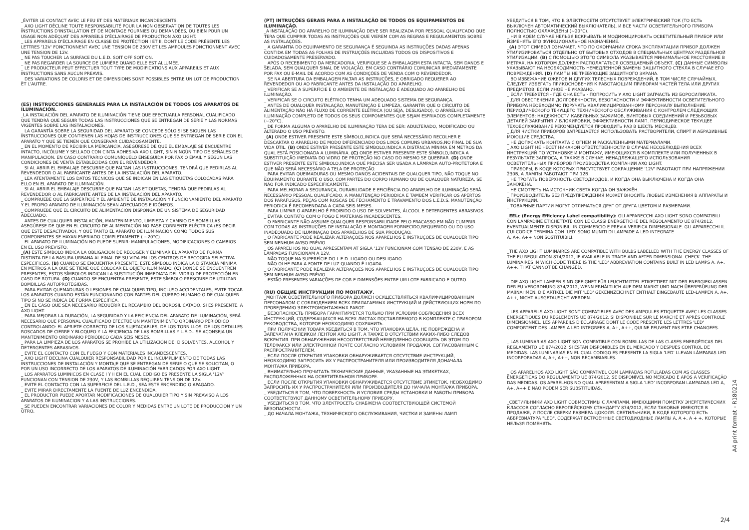_ÉVITER LE CONTACT AVEC LE FEU ET DES MATERIAUX INCANDESCENTS.
_ AXO LIGHT DÉCLINE TOUTE RESPONSABILITÉ POUR LA NON OBSERVATION DE TOUTES LES INSTRUCTIONS D'INSTALLATION ET DE MONTAGE FOURNIES OU DEMANDÉES, OU BIEN POUR UN USAGE NON ADÉQUAT DES APPAREILS D'ÉCLAIRAGE DE PRODUCTION AXO LIGHT.
_ LES APPAREILS D'ÉCLAIRAGE EN CLASSE DE PROTÉCTION I ET II, DONT LE CODE PRÉSENTE LES LETTRES '12V' FONCTIONNENT AVEC UNE TENSION DE 230V ET LES AMPOULES FONCTIONNENT AVEC UNE TENSION DE 12V.
_ NE PAS TOUCHER LA SURFACE DU L.E.D. SOIT OFF SOIT ON.
_ NE PAS REGARDER LA SOURCE DE LUMIÈRE QUAND ELLE EST ALLUMÉE.
_ LE PRODUCTEUR PEUT EFFECTUER TOUT TYPE DE MODIFICATIONS AUX APPAREILS ET AUX INSTRUCTIONS SANS AUCUN PREAVIS.
_ DES VARIATIONS DE COLORIS ET DE DIMENSIONS SONT POSSIBLES ENTRE UN LOT DE PRODUCTION ET L'AUTRE.
(ES) INSTRUCCIONES GENERALES PARA LA INSTALACIÓN DE TODOS LOS APARATOS DE ILUMINACIÓN.
_LA INSTALACIÓN DEL APARATO DE ILUMINACIÓN TIENE QUE EFECTUARLA PERSONAL CUALIFICADO QUE TENDRÁ QUE SEGUIR TODAS LAS INSTRUCCIONES QUE SE ENTREGAN DE SERIE Y LAS NORMAS VIGENTES SOBRE LAS INSTALACIONES.
_ LA GARANTÍA SOBRE LA SEGURIDAD DEL APARATO SE CONCEDE SÓLO SI SE SIGUEN LAS INSTRUCCIONES QUE CONTIENEN LAS HOJAS DE INSTRUCCIONES QUE SE ENTREGAN DE SERIE CON EL APARATO Y QUE SE TIENEN QUE CONSERVAR CUIDADOSAMENTE.
_ EN EL MOMENTO DE RECIBIR LA MERCANCÍA, ASEGÚRESE DE QUE EL EMBALAJE SE ENCUENTRE INTACTO, INCÓLUME Y SELLADO CON CINTA ADHESIVA AXO LIGHT, SIN NINGÚN TIPO DE SEÑALES DE MANIPULACIÓN. EN CASO CONTRARIO COMUNÍQUELO ENSEGUIDA POR FAX O EMAIL Y SEGÚN LAS CONDICIONES DE VENTA ESTABLECIDAS CON EL REVENDEDOR.
_ SI AL ABRIR EL EMBALAJE DESCUBRE QUE FALTAN LAS INSTRUCCIONES, TENDRÁ QUE PEDIRLAS AL REVENDEDOR O AL FABRICANTE ANTES DE LA INSTALACIÓN DEL APARATO.
_ LEA ATENTAMENTE LOS DATOS TÉCNICOS QUE SE INDICAN EN LAS ETIQUETAS COLOCADAS PARA ELLO EN EL APARATO DE ILUMINACIÓN.
_ SI AL ABRIR EL EMBALAJE DESCUBRE QUE FALTAN LAS ETIQUETAS, TENDRÁ QUE PEDIRLAS AL REVENDEDOR O AL FABRICANTE ANTES DE LA INSTALACIÓN DEL APARATO.
_ COMPRUEBE QUE LA SUPERFICIE Y EL AMBIENTE DE INSTALACIÓN Y FUNCIONAMIENTO DEL APARATO Y EL PROPIO APARATO DE ILUMINACIÓN SEAN ADECUADOS E IDÓNEOS.
_ COMPRUEBE QUE EL CIRCUITO DE ALIMENTACIÓN DISPONGA DE UN SISTEMA DE SEGURIDAD ADECUADO.
_ ANTES DE CUALQUIER INSTALACIÓN, MANTENIMIENTO, LIMPIEZA Y CAMBIO DE BOMBILLAS ASEGÚRESE DE QUE EN EL CIRCUITO DE ALIMENTACIÓN NO PASE CORRIENTE ELÉCTRICA (ES DECIR QUE ESTÉ DESACTIVADO), Y QUE TANTO EL APARATO DE ILUMINACIÓN COMO TODOS SUS COMPONENTES SE HAYAN ENFRIADO COMPLETAMENTE ( ~20°C).
_ EL APARATO DE ILUMINACIÓN NO PUEDE SUFRIR: MANIPULACIONES, MODIFICACIONES O CAMBIOS EN EL USO PREVISTO.
_(A) ESTE SÍMBOLO INDICA LA OBLIGACIÓN DE RECOGER Y ELIMINAR EL APARATO DE FORMA DISTINTA DE LA BASURA URBANA AL FINAL DE SU VIDA EN LOS CENTROS DE RECOGIDA SELECTIVA ESPECÍFICOS. (B) CUANDO SE ENCUENTRA PRESENTE, ESTE SÍMBOLO INDICA LA DISTANCIA MÍNIMA EN METROS A LA QUE SE TIENE QUE COLOCAR EL OBJETO ILUMINADO. (C) DONDE SE ENCUENTREN PRESENTES, ESTOS SÍMBOLOS INDICAN LA SUSTITUCIÓN INMEDIATA DEL VIDRIO DE PROTECCIÓN EN CASO DE ROTURA. (D) CUANDO SE ENCUENTRA PRESENTE, ESTE SÍMBOLO PRESCRIBE DE UTILIZAR BOMBILLAS AUTOPROTEGIDAS.
_ PARA EVITAR QUEMADURAS O LESIONES DE CUALQUIER TIPO, INCLUSO ACCIDENTALES, EVITE TOCAR LOS APARATOS CUANDO ESTÁN FUNCIONANDO CON PARTES DEL CUERPO HUMANO O DE CUALQUIER TIPO SI NO SE INDICA DE FORMA ESPECÍFICA.
_ EN EL CASO QUE SEA NECESARIO REQUERIR EL RECAMBIO DEL BOROSILICATADO, SI ES PRESENTE, A AXO LIGHT.
_ PARA MEJORAR LA DURACIÓN, LA SEGURIDAD Y LA EFICIENCIA DEL APARATO DE ILUMINACIÓN, SERÁ NECESARIO QUE PERSONAL CUALIFICADO EFECTÚE UN MANTENIMIENTO ORDINARIO PERIÓDICO CONTROLANDO: EL APRIETE CORRECTO DE LOS SUJETACABLES, DE LOS TORNILLOS, DE LOS DETALLES ROSCADOS DE CIERRE Y BLOQUEO Y LA EFICIENCIA DE LAS BOMBILLAS Y L.E.D.. SE ACONSEJA UN MANTENIMIENTO ORDINARIO PERIÓDICO CADA SEIS MESES.
_ PARA LA LIMPIEZA DE LOS APARATOS SE PROHÍBE LA UTILIZACIÓN DE: DISOLVENTES, ALCOHOL Y DETERGENTES ABRASIVOS.
_ EVITE EL CONTACTO CON EL FUEGO Y CON MATERIALES INCANDESCENTES.
_ AXO LIGHT DECLINA CUALQUIER RESPONSABILIDAD POR EL INCUMPLIMIENTO DE TODAS LAS INSTRUCCIONES DE INSTALACIÓN Y MONTAJE QUE SE ENTREGAN DE SERIE O QUE SE SOLICITAN, O POR UN USO INCORRECTO DE LOS APARATOS DE ILUMINACIÓN FABRICADOS POR AXO LIGHT.
_ LOS APARATOS LUMINICOS EN CLASE I Y II EN EL CUAL CODIGO ES PRESENTE LA SIGLA '12V' FUNCIONAN CON TENSION DE 230V, Y LAS BOMBILLAS REQUIREN TENSION DE 12V.
_ EVITE EL CONTACTO CON LA SUPERFICIE DEL L.E.D., SEA ESTE ENCENDIDO O APAGADO.
_ EVITE MIRAR DIRECTAMENTE LA FUENTE DE LUZ ENCENDIDA.
_ EL PRODUCTOR PUEDE APORTAR MODIFICACIONES DE QUALQUIER TIPO Y SIN PREAVISO A LOS APARATOS DE ILUMINACION Y A LAS INSTRUCCIONES.
_ SE PUEDEN ENCONTRAR VARIACIONES DE COLOR Y MEDIDAS ENTRE UN LOTE DE PRODUCCION Y UN OTRO.
(PT) INTRUÇÕES GERAIS PARA A INSTALAÇÃO DE TODOS OS EQUIPAMENTOS DE ILUMINAÇÃO.
_A INSTALAÇÃO DO APARELHO DE ILUMINAÇÃO DEVE SER REALIZADA POR PESSOAL QUALIFCADO QUE TERA QUE CUMPRIR TODAS AS INSTRUÇÕES QUE VIEREM COM AS REGRAS E REGULAMENTOS SOBRE AS INSTALAÇÕES.
_ A GARANTIA DO EQUIPAMENTO DE SEGURANÇA É SEGUINDA AS INSTRUÇÕES DADAS APENAS CONTIDA EM TODAS AS FOLHAS DE INSTRUÇÕES INCLUIDAS TODOS OS DISPOSITIVOS E CUIDADOSAMENTE PRESERVADO.
_ APÓS O RECEBIMENTO DA MERCADORIA, VERIFIQUE SE A EMBALAGEM ESTA INTACTA, SEM DANOS E SELADA, SEM QUALQUER SINAL DE VIOLAÇÃO. EM CASO CONTRÁRIO COMUNICAR IMEDIATAMENTE POR FAX OU E-MAIL DE ACORDO COM AS CONDIÇÕES DE VENDA COM O REVENDEDOR.
_ SE NA ABERTURA DA EMBALAGEM FALTAR AS INSTRUÇÕES, E OBRIGADO REQUERER AO REVENDEDOR OU AO FABRICANTE ANTES DA INSTALAÇÃO DO APARELHO.
_ VERIFICAR SE A SUPERFÍCIE E O AMBIENTE DE INSTALAÇÃO É ADEQUADO AO APARELHO DE ILUMINAÇÃO.
_ VERIFICAR SE O CIRCUITO ELÉTRICO TENHA UM ADEQUADO SISTEMA DE SEGURANÇA.
_ ANTES DE QUALQUER INSTALAÇÃO, MANUTENÇÃO E LIMPEZA, GARANTIR QUE O CIRCUITO DE ALIMENTAÇÃO NÃO HÁ FLUXO DE CORRENTE ELÉTRICA (OU SEJA, DESLIGADO), O APARELHO DE ILUMINAÇÃO COMPLETO DE TODOS OS SEUS COMPONENTES QUE SEJAM ESFRIADOS COMPLETAMENTE (~20°C).
_ DE FORMA ALGUMA O APARELHO DE ILUMINAÇÃO TERA DE SER: ADULTERADO, MODIFICADO OU ALTERADO O USO PREVISTO.
_(A) ONDE ESTIVER PRESENTE ESTE SÍMBOLO,INDICA QUE SERÁ NECESSÁRIO RECOLHER E DESCARTAR O APARELHO DE MODO DIFERENCIADO DOS LIXOS COMUNS URBANOS,NO FINAL DE SUA VIDA ÚTIL. (B) ONDE ESTIVER PRESENTE ESTE SÍMBOLO,INDICA A DISTÂNCIA MÍNIMA EM METROS DA QUAL ESTÁ POSICIONADA A LUMINÁRIA. (C) ONDE ESTIVER PRESENTE ESTE SÍMBOLO,INDICA A SUBSTITUIÇÃO IMEDIATA DO VIDRO DE PROTEÇÃO NO CASO DO MESMO SE QUEBRAR. (D) ONDE ESTIVER PRESENTE ESTE SÍMBOLO,INDICA QUE PRECISA SER USADA A LÂMPADA AUTO-PROTETORA E QUE NÃO SERÁ NECESSÁRIO A TELA DE PROTEÇÃO.
_ PARA EVITAR QUEIMADURAS OU MESMO DANOS ACIDENTAIS DE QUALQUER TIPO, NÃO TOQUE NO EQUIPAMENTO DURANTE O USO, COM PARTES DO CORPO HUMANO OU DE QUALQUER NATUREZA, SE NÃO FOR INDICADO ESPECIFICAMENTE.
_ PARA MELHORAR A SEGURANÇA, DURABILIDADE E EFICIÊNCIA DO APARELHO DE ILUMINAÇÃO SERÁ NECESSÁRIO PESSOAL QUALIFCADO, A MANUTENÇÃO PERIODICA E TAMBÉM VERIFICAR OS APERTOS DOS PARAFUSOS, PEÇAS COM ROSCAS DE FECHAMENTO E TRAVAMENTO DOS L.E.D.S. MANUTENÇÃO PERIODICA É RECOMENDADA A CADA SEIS MESES.
_ PARA LIMPAR O APARELHO É PROIBIDO O USO DE SOLVENTES, ÁLCOOL E DETERGENTES ABRASIVOS.
_ EVITAR CONTATO COM O FOGO E MATERIAIS INCADESCENTES.
_ O FABRICANTE NÃO ASSUME QUALQUER RESPONSABILIDADE PELO FRACASSO EM NÃO CUMPRIR COM TODAS AS INSTRUÇÕES DE INSTALAÇÃO E MONTAGEM FORNECIDO,REQUERIDO OU DO USO INADEQUADO DE ILUMINAÇÃO DOS APARELHOS DE SUA PRODUÇÃO.
_ O FABRICANTE PODE REALIZAR ALTERAÇÕES NOS APARELHOS E INSTRUÇÕES DE QUALQUER TIPO SEM NENHUM AVISO PRÉVIO.
_ OS APARELHOS NO QUAL APRESENTAM AT SIGLA '12V FUNCIONAM COM TENSÃO DE 230V, E AS LÂMPADAS FUNCIONAM A 12V.
_ NÃO TOQUE NA SUPERFÍCIE DO L.E.D. LIGADO OU DESLIGADO.
_ NÃO OLHE PARA A FONTE DE LUZ QUANDO É LIGADA.
_ O FABRICANTE PODE REALIZAR ALTERAÇÕES NOS APARELHOS E INSTRUÇÕES DE QUALQUER TIPO SEM NENHUM AVISO PRÉVIO.
_ ESTÃO PRESENTES VARIAÇÕES DE COR E DIMENSÕES ENTRE UM LOTE FABRICADO E OUTRO.
(RU) ОБЩИЕ ИНСТРУКЦИИ ПО МОНТАЖУ.
_МОНТАЖ ОСВЕТИТЕЛЬНОГО ПРИБОРА ДОЛЖЕН ОСУЩЕСТВЛЯТЬСЯ КВАЛИФИЦИРОВАННЫМ ПЕРСОНАЛОМ С СОБЛЮДЕНИЕМ ВСЕХ ПРИЛАГАЕМЫХ ИНСТРУКЦИЙ И ДЕЙСТВУЮЩИХ НОРМ ПО ПРОВЕДЕНИЮ ЭЛЕКТРОМОНТАЖНЫХ РАБОТ.
_ БЕЗОПАСНОСТЬ ПРИБОРА ГАРАНТИРУЕТСЯ ТОЛЬКО ПРИ УСЛОВИИ СОБЛЮДЕНИЯ ВСЕХ ИНСТРУКЦИЙ, СОДЕРЖАЩИХСЯ НА ВСЕХ ЛИСТАХ ПОСТАВЛЯЕМОГО В КОМПЛЕКТЕ С ПРИБОРОМ РУКОВОДСТВА, КОТОРОЕ НЕОБХОДИМО СОХРАНИТЬ.
_ ПРИ ПОЛУЧЕНИИ ТОВАРА УБЕДИТЬСЯ В ТОМ, ЧТО УПАКОВКА ЦЕЛА, НЕ ПОВРЕЖДЕНА И ЗАПЕЧАТАНА КЛЕЙКОЙ ЛЕНТОЙ AXO LIGHT, А ТАКЖЕ В ОТСУТСТВИИ КАКИХ-ЛИБО СЛЕДОВ ВСКРЫТИЯ. ПРИ ОБНАРУЖЕНИИ НЕСООТВЕТСТВИЙ НЕМЕДЛЕННО СООБЩИТЬ ОБ ЭТОМ ПО ТЕЛЕФАКСУ ИЛИ ЭЛЕКТРОННОЙ ПОЧТЕ СОГЛАСНО УСЛОВИЯМ ПРОДАЖИ, СОГЛАСОВАННЫМ С РАСПРОСТРАНИТЕЛЕМ.
_ ЕСЛИ ПОСЛЕ ОТКРЫТИЯ УПАКОВКИ ОБНАРУЖИВАЕТСЯ ОТСУТСТВИЕ ИНСТРУКЦИЙ, НЕОБХОДИМО ЗАПРОСИТЬ ИХ У РАСПРОСТРАНИТЕЛЯ ИЛИ ПРОИЗВОДИТЕЛЯ ДОНАЧАЛА МОНТАЖА ПРИБОРА.
_ ВНИМАТЕЛЬНО ПРОЧИТАТЬ ТЕХНИЧЕСКИЕ ДАННЫЕ, УКАЗАННЫЕ НА ЭТИКЕТКАХ, РАСПОЛОЖЕННЫХ НА ОСВЕТИТЕЛЬНОМ ПРИБОРЕ.
_ ЕСЛИ ПОСЛЕ ОТКРЫТИЯ УПАКОВКИ ОБНАРУЖИВАЕТСЯ ОТСУТСТВИЕ ЭТИКЕТОК, НЕОБХОДИМО ЗАПРОСИТЬ ИХ У РАСПРОСТРАНИТЕЛЯ ИЛИ ПРОИЗВОДИТЕЛЯ ДО НАЧАЛА МОНТАЖА ПРИБОРА.
_ УБЕДИТЬСЯ В ТОМ, ЧТО ПОВЕРХНОСТЬ И УСЛОВИЯ СРЕДЫ УСТАНОВКИ И РАБОТЫ ПРИБОРА СООТВЕТСТВУЮТ ДАННОМУ ОСВЕТИТЕЛЬНОМУ ПРИБОРУ.
_ УБЕДИТЬСЯ В ТОМ, ЧТО ЭЛЕКТРОСЕТЬ СНАБЖЕНА СООТВЕТСТВУЮЩЕЙ СИСТЕМОЙ БЕЗОПАСНОСТИ.
_ ДО НАЧАЛА МОНТАЖА, ТЕХНИЧЕСКОГО ОБСЛУЖИВАНИЯ, ЧИСТКИ И ЗАМЕНЫ ЛАМП
УБЕДИТЬСЯ В ТОМ, ЧТО В ЭЛЕКТРОСЕТИ ОТСУТСТВУЕТ ЭЛЕКТРИЧЕСКИЙ ТОК (ТО ЕСТЬ ВЫКЛЮЧЕН АВТОМАТИЧЕСКИЙ ВЫКЛЮЧАТЕЛЬ), И ВСЕ ЧАСТИ ОСВЕТИТЕЛЬНОГО ПРИБОРА ПОЛНОСТЬЮ ОХЛАЖДЕНЫ (~20°С).
_ НИ В КОЕМ СЛУЧАЕ НЕЛЬЗЯ ВСКРЫВАТЬ И МОДИФИЦИРОВАТЬ ОСВЕТИТЕЛЬНЫЙ ПРИБОР ИЛИ ИЗМЕНЯТЬ ЕГО ФУНКЦИОНАЛЬНОЕ НАЗНАЧЕНИЕ.
_(A) ЭТОТ СИМВОЛ ОЗНАЧАЕТ, ЧТО ПО ОКОНЧАНИИ СРОКА ЭКСПЛУАТАЦИИ ПРИБОР ДОЛЖЕН УТИЛИЗИРОВАТЬСЯ ОТДЕЛЬНО ОТ БЫТОВЫХ ОТХОДОВ В СПЕЦИАЛЬНЫХ ЦЕНТРАХ РАЗДЕЛЬНОЙ УТИЛИЗАЦИИ. (B) С ПОМОЩЬЮ ЭТОГО СИМВОЛА УКАЗЫВАЕТСЯ МИНИМАЛЬНОЕ РАССТОЯНИЕ В МЕТРАХ, НА КОТОРОМ ДОЛЖЕН РАСПОЛАГАТЬСЯ ОСВЕЩАЕМЫЙ ОБЪЕКТ. (C) ДАННЫЕ СИМВОЛЫ УКАЗЫВАЮТ НА НЕОБХОДИМОСТЬ НЕМЕДЛЕННОЙ ЗАМЕНЫ ЗАЩИТНОГО СТЕКЛА В СЛУЧАЕ ЕГО ПОВРЕЖДЕНИЯ. (D) ЛАМПЫ НЕ ТРЕБУЮЩИЕ ЗАЩИТНОГО ЭКРАНА.
_ ВО ИЗБЕЖАНИЕ ОЖЕГОВ И ДРУГИХ ТЕЛЕСНЫХ ПОВРЕЖДЕНИЙ, В ТОМ ЧИСЛЕ СЛУЧАЙНЫХ, СЛЕДУЕТ ИЗБЕГАТЬ ПРИКОСНОВЕНИЯ К РАБОТАЮЩИМ ПРИБОРАМ ЧАСТЕЙ ТЕЛА ИЛИ ДРУГИХ ПРЕДМЕТОВ, ЕСЛИ ИНОЕ НЕ УКАЗАНО.
_ ЕСЛИ ТРЕБУЕТСЯ - ГДЕ ОНА ЕСТЬ - ПОПРОСИТЬ У AXO LIGHT ЗАПЧАСТЬ ИЗ БОРОСИЛИКАТА.
_ ДЛЯ ОБЕСПЕЧЕНИЯ ДОЛГОВЕЧНОСТИ, БЕЗОПАСНОСТИ И ЭФФЕКТИВНОСТИ ОСВЕТИТЕЛЬНОГО ПРИБОРА НЕОБХОДИМО ПОРУЧАТЬ КВАЛИФИЦИРОВАННОМУ ПЕРСОНАЛУ ВЫПОЛНЕНИЕ ПЕРИОДИЧЕСКОГО ТЕКУЩЕГО ТЕХНИЧЕСКОГО ОБСЛУЖИВАНИЯ С КОНТРОЛЕМ СЛЕДУЮЩИХ ЭЛЕМЕНТОВ: НАДЕЖНОСТИ КАБЕЛЬНЫХ ЗАЖИМОВ, ВИНТОВЫХ СОЕДИНЕНИЙ И РЕЗЬБОВЫХ ДЕТАЛЕЙ ЗАКРЫТИЯ И БЛОКИРОВКИ, ЭФФЕКТИВНОСТИ ЛАМП. ПЕРИОДИЧЕСКОЕ ТЕКУЩЕЕ ТЕХОБСЛУЖИВАНИЕ РЕКОМЕНДУЕТСЯ ПРОВОДИТЬ РАЗ В ШЕСТЬ МЕСЯЦЕВ.
_ ДЛЯ ЧИСТКИ ПРИБОРОВ ЗАПРЕЩАЕТСЯ ИСПОЛЬЗОВАТЬ РАСТВОРИТЕЛИ, СПИРТ И АБРАЗИВНЫЕ МОЮЩИЕ СРЕДСТВА.
_ НЕ ДОПУСКАТЬ КОНТАКТА С ОГНЕМ И РАСКАЛЕННЫМИ МАТЕРИАЛАМИ.
_ AXO LIGHT НЕ НЕСЕТ НИКАКОЙ ОТВЕТСТВЕННОСТИ В СЛУЧАЕ НЕСОБЛЮДЕНИЯ ВСЕХ ИНСТРУКЦИЙ ПО УСТАНОВКЕ И МОНТАЖУ, ИМЕЮЩИХСЯ В КОМПЛЕКТЕ ИЛИ ПОЛУЧЕННЫХ В РЕЗУЛЬТАТЕ ЗАПРОСА, А ТАКЖЕ В СЛУЧАЕ. НЕНАДЛЕЖАЩЕГО ИСПОЛЬЗОВАНИЯ ОСВЕТИТЕЛЬНЫХ ПРИБОРОВ ПРОИЗВОДСТВА КОМПАНИИ AXO LIGHT.
_ ПРИБОРЫ, В КОДЕ КОТОРЫХ ПРИСУТСТВУЕТ СОКРАЩЕНИЕ '12V' РАБОТАЮТ ПРИ НАПРЯЖЕНИИ 230В, А ЛАМПЫ РАБОТАЮТ ПРИ 12В.
_ НЕ ТРОГАТЬ ПОВЕРХНОСТЬ СВЕТОДИОДОВ, И КОГДА ОНА ВЫКЛЮЧЕНА И КОГДА ОНА ЗАЖЖЕНА.
_ НЕ СМОТРЕТЬ НА ИСТОЧНИК СВЕТА КОГДА ОН ЗАЖЖЁН.
_ ПРОИЗВОДИТЕЛЬ БЕЗ ПРЕДУПРЕЖДЕНИЯ МОЖЕТ ВНОСИТЬ ЛЮБЫЕ ИЗМЕНЕНИЯ В АППАРАТЫ И ИНСТРУКЦИИ.
_ ТОВАРНЫЕ ПАРТИИ МОГУТ ОТЛИЧАТЬСЯ ДРУГ ОТ ДРУГА ЦВЕТОМ И РАЗМЕРАМИ.
_EELc (Energy Efficiency Label compatibility): GLI APPARECCHI AXO LIGHT SONO COMPATIBILI CON LAMPADINE ETICHETTATE CON LE CLASSI ENERGETICHE DEL REGOLAMENTO UE 874/2012, EVENTUALMENTE DISPONIBILI IN COMMERCIO E PREVIA VERIFICA DIMENSIONALE. GLI APPARECCHI IL CUI CODICE TERMINA CON 'LED' SONO MUNITI DI LAMPADE A LED INTEGRATE
A, A+, A++ NON SOSTITUIBILI.
_THE AXO LIGHT LUMINAIRES ARE COMPATIBLE WITH BULBS LABELLED WITH THE ENERGY CLASSES OF THE EU REGULATION 874/2012, IF AVAILABLE IN TRADE AND AFTER DIMENSIONAL CHECK. THE LUMINAIRES IN WICH CODE THERE IS THE 'LED' ABBREVIATION CONTAINS BUILT IN LED LAMPS A, A+, A++, THAT CANNOT BE CHANGED.
_ DIE AXO LIGHT LAMPEN SIND GEEIGNET FÜR LEUCHTMITTEL ETIKETTIERT MIT DER ENERGIEKLASSEN DER EU VERORDNUNG 874/2012, WENN ERHÄLTLICH AUF DEM MARKT UND NACH ÜBERPRÜFUNG DER MAßNAHMEN. DIE ARTIKEL DIE MIT 'LED' GEKENNZEICHNET ENTHÄLT EINGEBAUTE LED-LAMPEN A, A+, A++, NICHT AUSGETAUSCHT WERDEN.
_ LES APPAREILS AXO LIGHT SONT COMPATIBLES AVEC DES AMPOULES ETIQUETTE AVEC LES CLASSES ENERGETIQUES DU REGLEMENTS UE 874/2012, SI DISPONIBLE SUR LE MARCHÉ ET APRÈS CONTROLE DIMENSIONNEL. LES APPAREILS D'ECLAIRAGE DONT LE CODE PRÉSENTE LES LETTRES 'LED' COMPORTENT DES LAMPES A LED INTEGREES A, A+, A++, QUI NE PEUVENT PAS ETRE CHANGEES.
_ LAS LUMINARIAS AXO LIGHT SON COMPATIBLE CON BOMBILLAS DE LAS CLASES ENERGÉTICAS DEL REGLAMENTO UE 874/2012, SI ESTAN DISPONIBLES EN EL MERCADO Y DESPUES CONTROL DE MEDIDAS. LAS LUMINARIAS EN EL CUAL CODIGO ES PRESENTE LA SIGLA 'LED' LLEVAN LÁMPARAS LED INCORPORADAS A, A+, A++, NON RECAMBIABLES.
_ OS APARELHOS AXO LIGHT SÃO COMPATIVEL COM LAMPADAS ROTULADAS COM AS CLASSES ENERGETICAS DO REGULAMENTO UE 874/2012, SE DISPONÍVEL NO MERCADO E APÓS A VERIFICAÇÃO DAS MEDIDAS. OS APARELHOS NO QUAL APRESENTAM A SIGLA 'LED' INCORPORAN LAMPADAS LED A, A+, A++ E NAO PODEM SER SUBSTITUIDAS.
_СВЕТИЛЬНИКИ AXO LIGHT СОВМЕСТИМЫ С ЛАМПАМИ, ИМЕЮЩИМИ ПОМЕТКУ ЭНЕРГЕТИЧЕСКИХ КЛАССОВ СОГЛАСНО ЕВРОПЕЙСКОМУ СТАНДАРТУ 874/2012, ЕСЛИ ТАКОВЫЕ ИМЕЮТСЯ В ПРОДАЖЕ, И ПОСЛЕ СВЕРКИ РАЗМЕРА ЦОКОЛЯ. СВЕТИЛЬНИКИ, В КОДЕ КОТОРОГО ЕСТЬ АББРЕВИАТУРА "LED", СОДЕРЖАТ ВСТРОЕННЫЕ СВЕТОДИОДНЫЕ ЛАМПЫ А, А +, А + +, КОТОРЫЕ НЕЛЬЗЯ ПОМЕНЯТЬ.
A4 print format - R180214
2/4